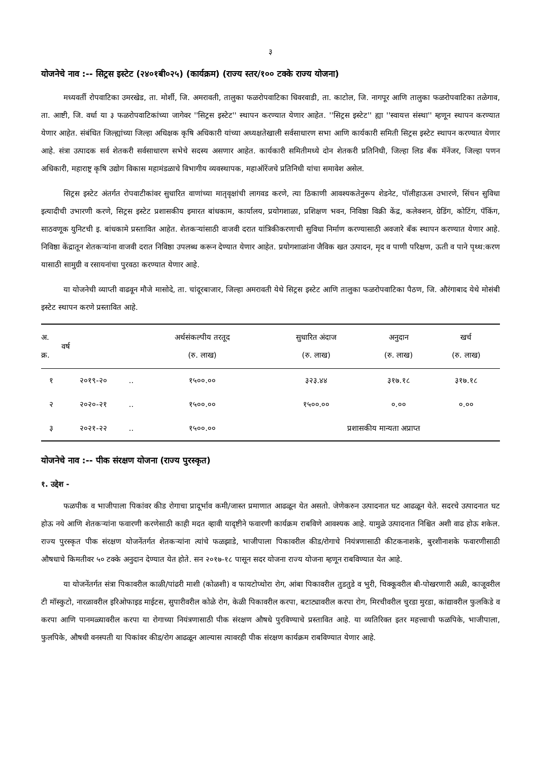३
योजनेचे नाव :-- सिट्रस इस्टेट (२४०१बी०२५) (कार्यक्रम) (राज्य स्तर/१०० टक्के राज्य योजना)
मध्यवर्ती रोपवाटिका उमरखेड, ता. मोर्शी, जि. अमरावती, तालुका फळरोपवाटिका धिवरवाडी, ता. काटोल, जि. नागपूर आणि तालुका फळरोपवाटिका तळेगाव, ता. आष्टी, जि. वर्धा या ३ फळरोपवाटिकांच्या जागेवर ''सिट्रस इस्टेट'' स्थापन करण्यात येणार आहेत. ''सिट्रस इस्टेट'' ह्या ''स्वायत्त संस्था'' म्हणून स्थापन करण्यात येणार आहेत. संबंधित जिल्ह्यांच्या जिल्हा अधिक्षक कृषि अधिकारी यांच्या अध्यक्षतेखाली सर्वसाधारण सभा आणि कार्यकारी समिती सिट्रस इस्टेट स्थापन करण्यात येणार आहे. संत्रा उत्पादक सर्व शेतकरी सर्वसाधारण सभेचे सदस्य असणार आहेत. कार्यकारी समितीमध्ये दोन शेतकरी प्रतिनिधी, जिल्हा लिड बँक मॅनेंजर, जिल्हा पणन अधिकारी, महाराष्ट्र कृषि उद्योग विकास महामंडळाचे विभागीय व्यवस्थापक, महाऑरेंजचे प्रतिनिधी यांचा समावेश असेल.
सिट्रस इस्टेट अंतर्गत रोपवाटीकांवर सुधारित वाणांच्या मातृवृक्षांची लागवड करणे, त्या ठिकाणी आवश्यकतेनुरूप शेडनेट, पॉलीहाऊस उभारणे, सिंचन सुविधा इत्यादीची उभारणी करणे, सिट्रस इस्टेट प्रशासकीय इमारत बांधकाम, कार्यालय, प्रयोगशाळा, प्रशिक्षण भवन, निविष्ठा विक्री केंद्र, कलेक्शन, ग्रेडिंग, कोटिंग, पॅकिंग, साठवणूक युनिटची इ. बांधकामे प्रस्तावित आहेत. शेतकऱ्यांसाठी वाजवी दरात यांत्रिकीकरणाची सुविधा निर्माण करण्यासाठी अवजारे बँक स्थापन करण्यात येणार आहे. निविष्ठा केंद्रातून शेतकऱ्यांना वाजवी दरात निविष्ठा उपलब्ध करून देण्यात येणार आहेत. प्रयोगशाळांना जैविक खत उत्पादन, मृद व पाणी परिक्षण, ऊती व पाने पृथ्थ:करण यासाठी सामुग्री व रसायनांचा पुरवठा करण्यात येणार आहे.
या योजनेची व्याप्ती वाढवून मौजे मासोदे, ता. चांदूरबाजार, जिल्हा अमरावती येथे सिट्रस इस्टेट आणि तालुका फळरोपवाटिका पैठण, जि. औरंगाबाद येथे मोसंबी इस्टेट स्थापन करणे प्रस्तावित आहे.
| अ. क्र. | वर्ष | | अर्थसंकल्पीय तरतूद (रु. लाख) | सुधारित अंदाज (रु. लाख) | अनुदान (रु. लाख) | खर्च (रु. लाख) |
| --- | --- | --- | --- | --- | --- | --- |
| १ | २०१९-२० | .. | १५००.०० | ३२३.४४ | ३१७.१८ | ३१७.१८ |
| २ | २०२०-२१ | .. | १५००.०० | १५००.०० | ०.०० | ०.०० |
| ३ | २०२१-२२ | .. | १५००.०० | प्रशासकीय मान्यता अप्राप्त | | |
योजनेचे नाव :-- पीक संरक्षण योजना (राज्य पुरस्कृत)
१. उद्देश -
फळपीक व भाजीपाला पिकांवर कीड रोगाचा प्रादूर्भाव कमी/जास्त प्रमाणात आढळून येत असतो. जेणेकरुन उत्पादनात घट आढळून येते. सदरचे उत्पादनात घट होऊ नये आणि शेतकऱ्यांना फवारणी करणेसाठी काही मदत व्हावी यादृष्टीने फवारणी कार्यक्रम राबविणे आवश्यक आहे. यामुळे उत्पादनात निश्चित अशी वाढ होऊ शकेल. राज्य पुरस्कृत पीक संरक्षण योजनेंतर्गत शेतकऱ्यांना त्यांचे फळझाडे, भाजीपाला पिकावरील कीड/रोगाचे नियंत्रणासाठी कीटकनाशके, बुरशीनाशके फवारणीसाठी औषधाचे किमतीवर ५० टक्के अनुदान देण्यात येत होते. सन २०१७-१८ पासून सदर योजना राज्य योजना म्हणून राबविण्यात येत आहे.
या योजनेंतर्गत संत्रा पिकावरील काळी/पांढरी माशी (कोळशी) व फायटोप्थोरा रोग, आंबा पिकावरील तुडतुडे व भुरी, चिक्कूवरील बी-पोखरणारी अळी, काजूवरील टी मॉस्कुटो, नारळावरील इरिओफाइड माईटस, सुपारीवरील कोळे रोग, केळी पिकावरील करपा, बटाट्यावरील करपा रोग, मिरचीवरील चुरडा मुरडा, कांद्यावरील फुलकिडे व करपा आणि पानमळ्यावरील करपा या रोगाच्या नियंत्रणासाठी पीक संरक्षण औषधे पुरविण्याचे प्रस्तावित आहे. या व्यतिरिक्त इतर महत्त्वाची फळपिके, भाजीपाला, फुलपिके, औषधी वनस्पती या पिकांवर कीड/रोग आढळून आल्यास त्यावरही पीक संरक्षण कार्यक्रम राबविण्यात येणार आहे.